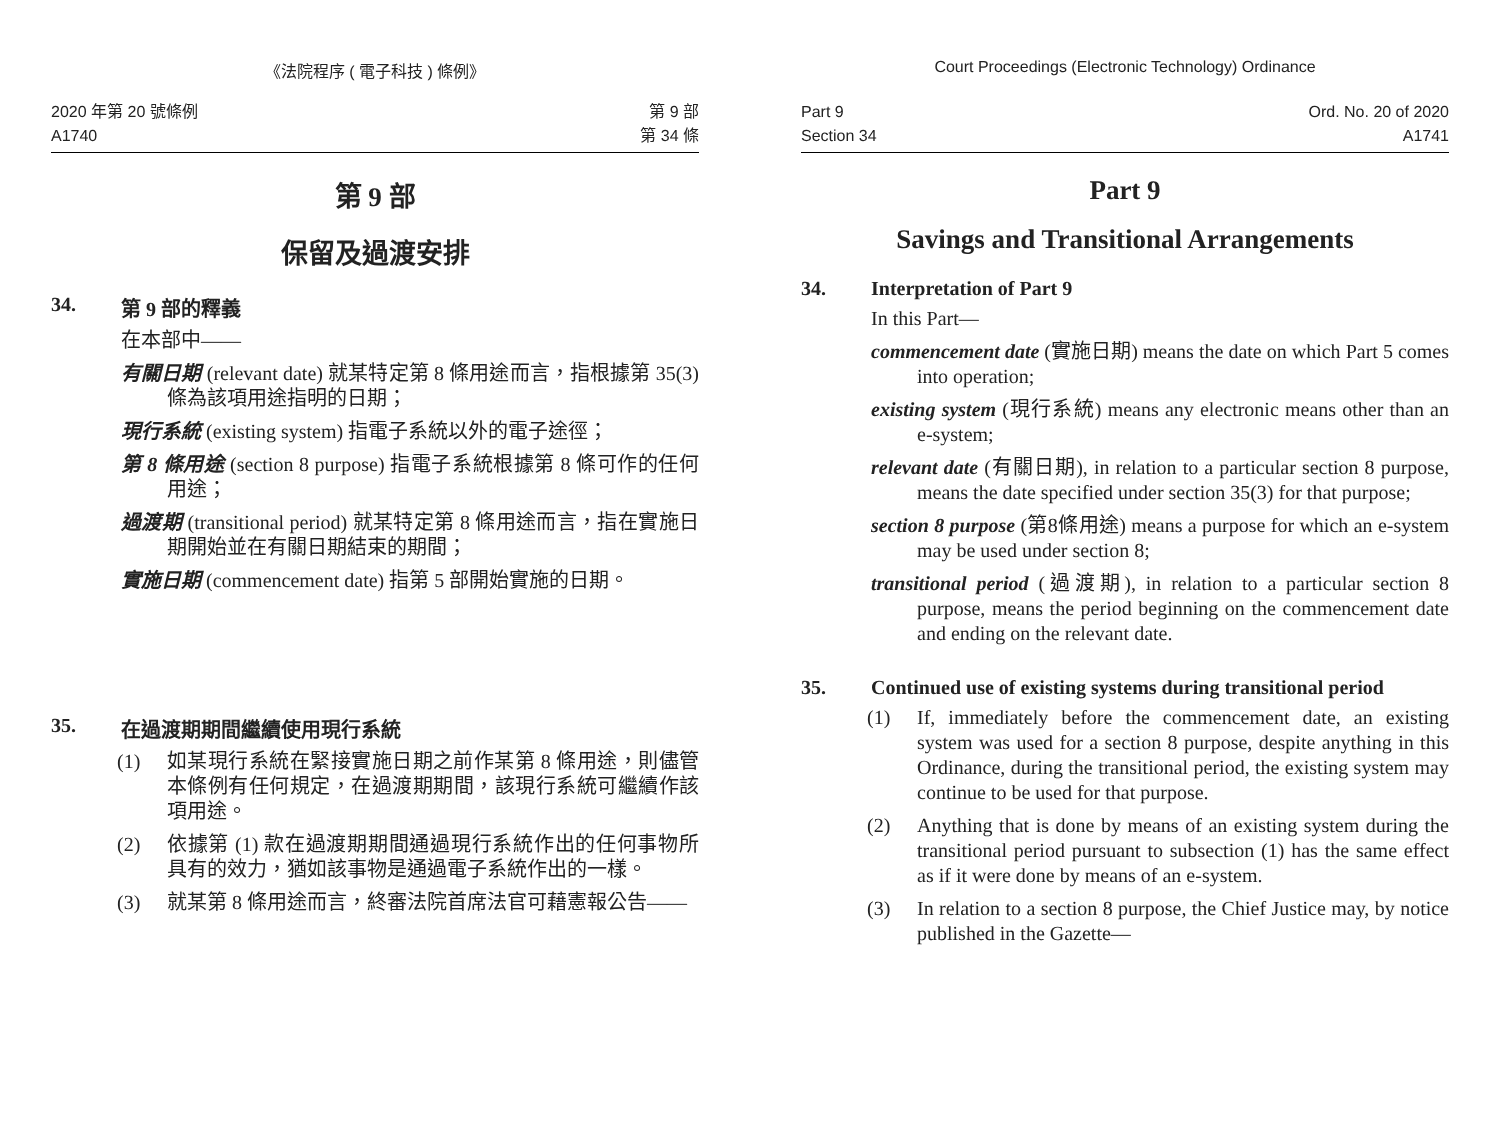《法院程序 ( 電子科技 ) 條例》
2020 年第 20 號條例
A1740
第 9 部
第 34 條
第 9 部
保留及過渡安排
34. 第 9 部的釋義
在本部中——
有關日期 (relevant date) 就某特定第 8 條用途而言，指根據第 35(3) 條為該項用途指明的日期；
現行系統 (existing system) 指電子系統以外的電子途徑；
第 8 條用途 (section 8 purpose) 指電子系統根據第 8 條可作的任何用途；
過渡期 (transitional period) 就某特定第 8 條用途而言，指在實施日期開始並在有關日期結束的期間；
實施日期 (commencement date) 指第 5 部開始實施的日期。
35. 在過渡期期間繼續使用現行系統
(1) 如某現行系統在緊接實施日期之前作某第 8 條用途，則儘管本條例有任何規定，在過渡期期間，該現行系統可繼續作該項用途。
(2) 依據第 (1) 款在過渡期期間通過現行系統作出的任何事物所具有的效力，猶如該事物是通過電子系統作出的一樣。
(3) 就某第 8 條用途而言，終審法院首席法官可藉憲報公告——
Court Proceedings (Electronic Technology) Ordinance
Part 9
Section 34
Ord. No. 20 of 2020
A1741
Part 9
Savings and Transitional Arrangements
34. Interpretation of Part 9
In this Part—
commencement date (實施日期) means the date on which Part 5 comes into operation;
existing system (現行系統) means any electronic means other than an e-system;
relevant date (有關日期), in relation to a particular section 8 purpose, means the date specified under section 35(3) for that purpose;
section 8 purpose (第8條用途) means a purpose for which an e-system may be used under section 8;
transitional period (過渡期), in relation to a particular section 8 purpose, means the period beginning on the commencement date and ending on the relevant date.
35. Continued use of existing systems during transitional period
(1) If, immediately before the commencement date, an existing system was used for a section 8 purpose, despite anything in this Ordinance, during the transitional period, the existing system may continue to be used for that purpose.
(2) Anything that is done by means of an existing system during the transitional period pursuant to subsection (1) has the same effect as if it were done by means of an e-system.
(3) In relation to a section 8 purpose, the Chief Justice may, by notice published in the Gazette—